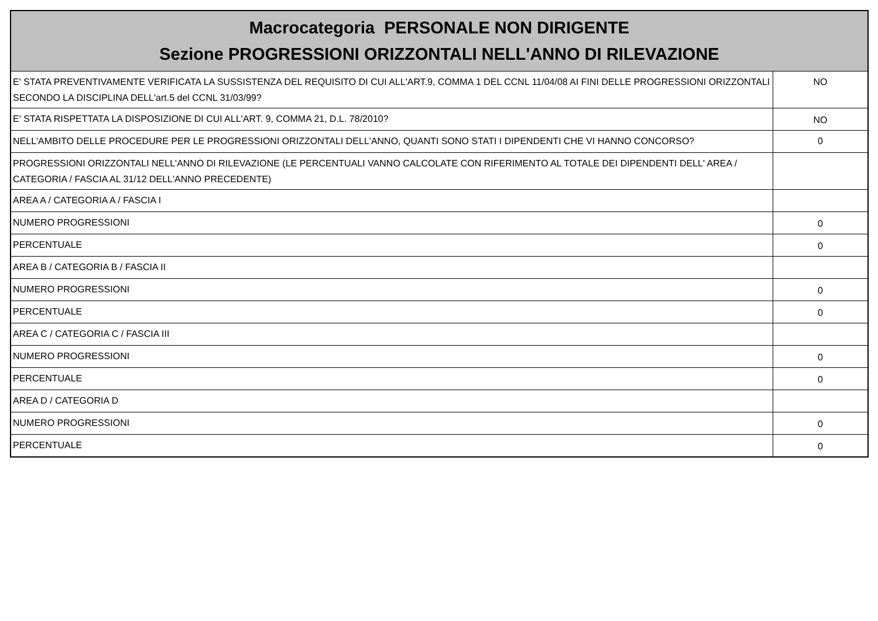| Macrocategoria PERSONALE NON DIRIGENTE Sezione PROGRESSIONI ORIZZONTALI NELL'ANNO DI RILEVAZIONE | |
| --- | --- |
| E' STATA PREVENTIVAMENTE VERIFICATA LA SUSSISTENZA DEL REQUISITO DI CUI ALL'ART.9, COMMA 1 DEL CCNL 11/04/08 AI FINI DELLE PROGRESSIONI ORIZZONTALI SECONDO LA DISCIPLINA DELL'art.5 del CCNL 31/03/99? | NO |
| E' STATA RISPETTATA LA DISPOSIZIONE DI CUI ALL'ART. 9, COMMA 21, D.L. 78/2010? | NO |
| NELL'AMBITO DELLE PROCEDURE PER LE PROGRESSIONI ORIZZONTALI DELL'ANNO, QUANTI SONO STATI I DIPENDENTI CHE VI HANNO CONCORSO? | 0 |
| PROGRESSIONI ORIZZONTALI NELL'ANNO DI RILEVAZIONE (LE PERCENTUALI VANNO CALCOLATE CON RIFERIMENTO AL TOTALE DEI DIPENDENTI DELL' AREA / CATEGORIA / FASCIA AL 31/12 DELL'ANNO PRECEDENTE) | |
| AREA A / CATEGORIA A / FASCIA I | |
| NUMERO PROGRESSIONI | 0 |
| PERCENTUALE | 0 |
| AREA B / CATEGORIA B / FASCIA II | |
| NUMERO PROGRESSIONI | 0 |
| PERCENTUALE | 0 |
| AREA C / CATEGORIA C / FASCIA III | |
| NUMERO PROGRESSIONI | 0 |
| PERCENTUALE | 0 |
| AREA D / CATEGORIA D | |
| NUMERO PROGRESSIONI | 0 |
| PERCENTUALE | 0 |